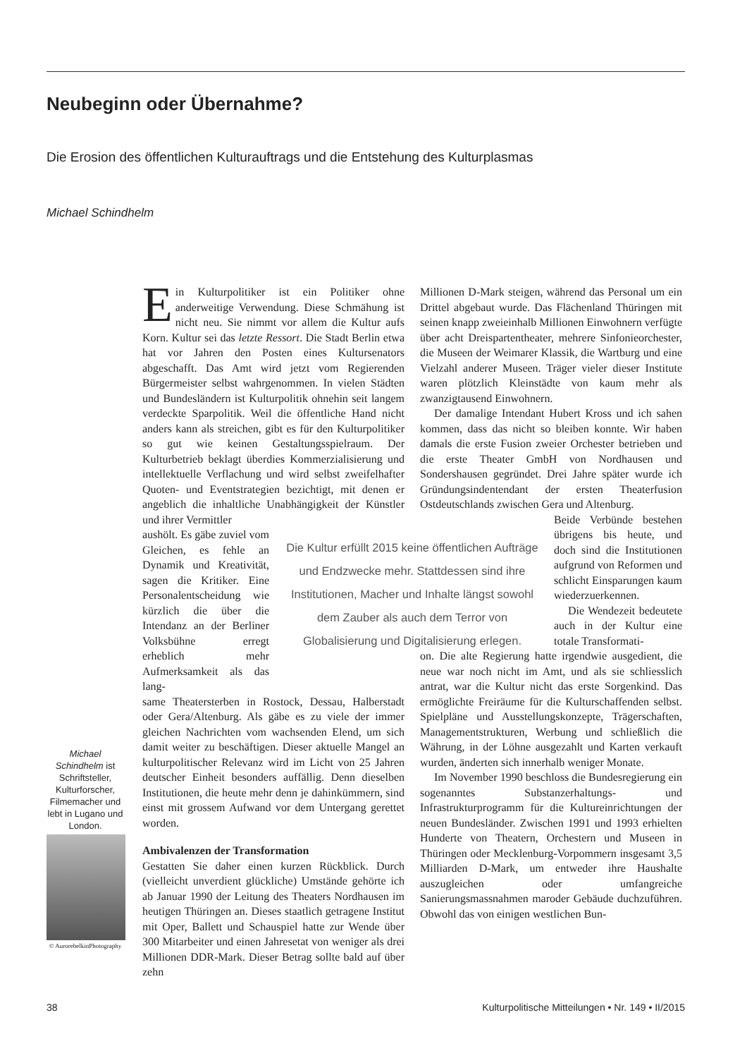Neubeginn oder Übernahme?
Die Erosion des öffentlichen Kulturauftrags und die Entstehung des Kulturplasmas
Michael Schindhelm
Ein Kulturpolitiker ist ein Politiker ohne anderweitige Verwendung. Diese Schmähung ist nicht neu. Sie nimmt vor allem die Kultur aufs Korn. Kultur sei das letzte Ressort. Die Stadt Berlin etwa hat vor Jahren den Posten eines Kultursenators abgeschafft. Das Amt wird jetzt vom Regierenden Bürgermeister selbst wahrgenommen. In vielen Städten und Bundesländern ist Kulturpolitik ohnehin seit langem verdeckte Sparpolitik. Weil die öffentliche Hand nicht anders kann als streichen, gibt es für den Kulturpolitiker so gut wie keinen Gestaltungsspielraum. Der Kulturbetrieb beklagt überdies Kommerzialisierung und intellektuelle Verflachung und wird selbst zweifelhafter Quoten- und Eventstrategien bezichtigt, mit denen er angeblich die inhaltliche Unabhängigkeit der Künstler und ihrer Vermittler
aushölt. Es gäbe zuviel vom Gleichen, es fehle an Dynamik und Kreativität, sagen die Kritiker. Eine Personalentscheidung wie kürzlich die über die Intendanz an der Berliner Volksbühne erregt erheblich mehr Aufmerksamkeit als das lang-
same Theatersterben in Rostock, Dessau, Halberstadt oder Gera/Altenburg. Als gäbe es zu viele der immer gleichen Nachrichten vom wachsenden Elend, um sich damit weiter zu beschäftigen. Dieser aktuelle Mangel an kulturpolitischer Relevanz wird im Licht von 25 Jahren deutscher Einheit besonders auffällig. Denn dieselben Institutionen, die heute mehr denn je dahinkümmern, sind einst mit grossem Aufwand vor dem Untergang gerettet worden.
Ambivalenzen der Transformation
Gestatten Sie daher einen kurzen Rückblick. Durch (vielleicht unverdient glückliche) Umstände gehörte ich ab Januar 1990 der Leitung des Theaters Nordhausen im heutigen Thüringen an. Dieses staatlich getragene Institut mit Oper, Ballett und Schauspiel hatte zur Wende über 300 Mitarbeiter und einen Jahresetat von weniger als drei Millionen DDR-Mark. Dieser Betrag sollte bald auf über zehn
Millionen D-Mark steigen, während das Personal um ein Drittel abgebaut wurde. Das Flächenland Thüringen mit seinen knapp zweieinhalb Millionen Einwohnern verfügte über acht Dreispartentheater, mehrere Sinfonieorchester, die Museen der Weimarer Klassik, die Wartburg und eine Vielzahl anderer Museen. Träger vieler dieser Institute waren plötzlich Kleinstädte von kaum mehr als zwanzigtausend Einwohnern.
Der damalige Intendant Hubert Kross und ich sahen kommen, dass das nicht so bleiben konnte. Wir haben damals die erste Fusion zweier Orchester betrieben und die erste Theater GmbH von Nordhausen und Sondershausen gegründet. Drei Jahre später wurde ich Gründungsindentendant der ersten Theaterfusion Ostdeutschlands zwischen Gera und Altenburg.
Beide Verbünde bestehen übrigens bis heute, und doch sind die Institutionen aufgrund von Reformen und schlicht Einsparungen kaum wiederzuerkennen.
Die Wendezeit bedeutete auch in der Kultur eine totale Transformati-
on. Die alte Regierung hatte irgendwie ausgedient, die neue war noch nicht im Amt, und als sie schliesslich antrat, war die Kultur nicht das erste Sorgenkind. Das ermöglichte Freiräume für die Kulturschaffenden selbst. Spielpläne und Ausstellungskonzepte, Trägerschaften, Managementstrukturen, Werbung und schließlich die Währung, in der Löhne ausgezahlt und Karten verkauft wurden, änderten sich innerhalb weniger Monate.
Im November 1990 beschloss die Bundesregierung ein sogenanntes Substanzerhaltungs- und Infrastrukturprogramm für die Kultureinrichtungen der neuen Bundesländer. Zwischen 1991 und 1993 erhielten Hunderte von Theatern, Orchestern und Museen in Thüringen oder Mecklenburg-Vorpommern insgesamt 3,5 Milliarden D-Mark, um entweder ihre Haushalte auszugleichen oder umfangreiche Sanierungsmassnahmen maroder Gebäude duchzuführen. Obwohl das von einigen westlichen Bun-
Die Kultur erfüllt 2015 keine öffentlichen Aufträge und Endzwecke mehr. Stattdessen sind ihre Institutionen, Macher und Inhalte längst sowohl dem Zauber als auch dem Terror von Globalisierung und Digitalisierung erlegen.
Michael Schindhelm ist Schriftsteller, Kulturforscher, Filmemacher und lebt in Lugano und London.
© AurorebelkinPhotography
38
Kulturpolitische Mitteilungen • Nr. 149 • II/2015